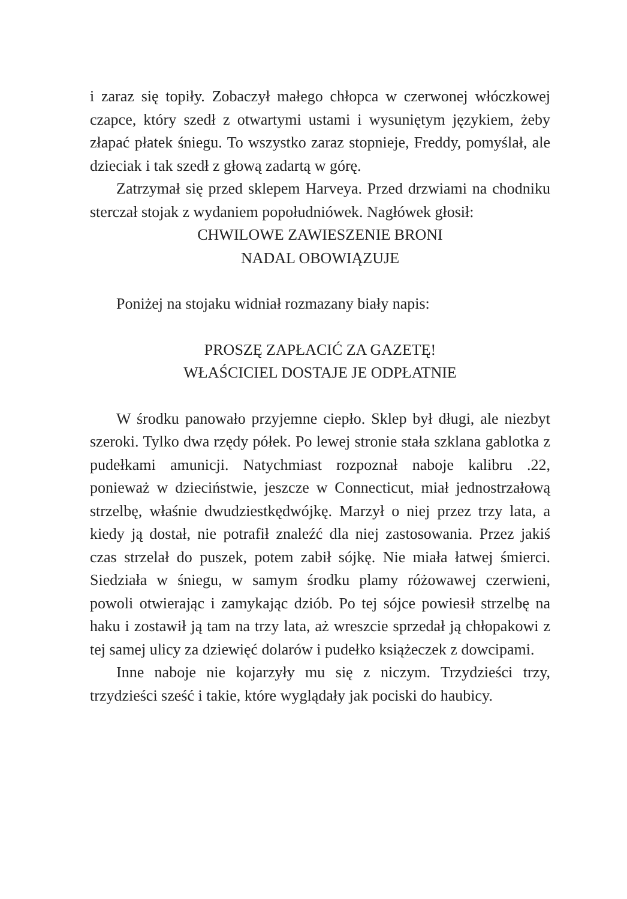i zaraz się topiły. Zobaczył małego chłopca w czerwonej włóczkowej czapce, który szedł z otwartymi ustami i wysuniętym językiem, żeby złapać płatek śniegu. To wszystko zaraz stopnieje, Freddy, pomyślał, ale dzieciak i tak szedł z głową zadartą w górę.
Zatrzymał się przed sklepem Harveya. Przed drzwiami na chodniku sterczał stojak z wydaniem popołudniówek. Nagłówek głosił:
CHWILOWE ZAWIESZENIE BRONI
NADAL OBOWIĄZUJE
Poniżej na stojaku widniał rozmazany biały napis:
PROSZĘ ZAPŁACIĆ ZA GAZETĘ!
WŁAŚCICIEL DOSTAJE JE ODPŁATNIE
W środku panowało przyjemne ciepło. Sklep był długi, ale niezbyt szeroki. Tylko dwa rzędy półek. Po lewej stronie stała szklana gablotka z pudełkami amunicji. Natychmiast rozpoznał naboje kalibru .22, ponieważ w dzieciństwie, jeszcze w Connecticut, miał jednostrzałową strzelbę, właśnie dwudziestkędwójkę. Marzył o niej przez trzy lata, a kiedy ją dostał, nie potrafił znaleźć dla niej zastosowania. Przez jakiś czas strzelał do puszek, potem zabił sójkę. Nie miała łatwej śmierci. Siedziała w śniegu, w samym środku plamy różowawej czerwieni, powoli otwierając i zamykając dziób. Po tej sójce powiesił strzelbę na haku i zostawił ją tam na trzy lata, aż wreszcie sprzedał ją chłopakowi z tej samej ulicy za dziewięć dolarów i pudełko książeczek z dowcipami.
Inne naboje nie kojarzyły mu się z niczym. Trzydzieści trzy, trzydzieści sześć i takie, które wyglądały jak pociski do haubicy.